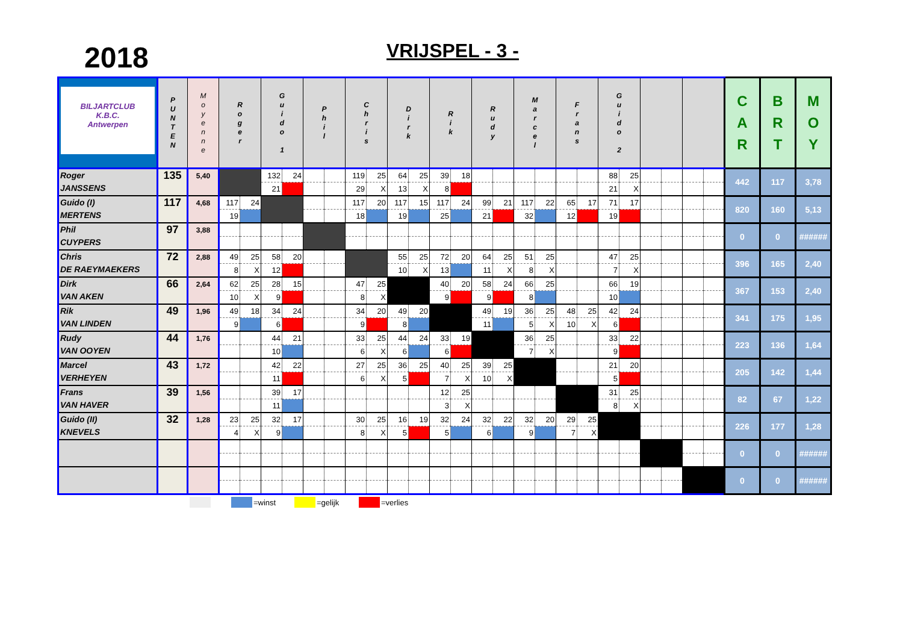2018 VRIJSPEL - 3 -
| BILJARTCLUB K.B.C. Antwerpen | P U N T E N | M o y e n n e | R o g e r | | G u i d o 1 | | P h i l | | C h r i s | | D i r k | | R i k | | R u d y | | M a r c e l | | F r a n s | | G u i d o 2 | | | | | | C A R | B R T | M O Y |
| --- | --- | --- | --- | --- | --- | --- | --- | --- | --- | --- | --- | --- | --- | --- | --- | --- | --- | --- | --- | --- | --- | --- | --- | --- | --- | --- | --- | --- | --- |
| Roger JANSSENS | 135 | 5,40 | | | 132 | 24 | | | 119 | 25 | 64 | 25 | 39 | 18 | | | | | | | 88 | 25 | | | | | 442 | 117 | 3,78 |
| | | | | | 21 | | | | 29 | X | 13 | X | 8 | | | | | | | | 21 | X | | | | | | | |
| Guido (I) MERTENS | 117 | 4,68 | 117 | 24 | | | | | 117 | 20 | 117 | 15 | 117 | 24 | 99 | 21 | 117 | 22 | 65 | 17 | 71 | 17 | | | | | 820 | 160 | 5,13 |
| | | | 19 | | | | | | 18 | | 19 | | 25 | | 21 | | 32 | | 12 | | 19 | | | | | | | | |
| Phil CUYPERS | 97 | 3,88 | | | | | | | | | | | | | | | | | | | | | | | | | 0 | 0 | ###### |
| Chris DE RAEYMAEKERS | 72 | 2,88 | 49 | 25 | 58 | 20 | | | | | 55 | 25 | 72 | 20 | 64 | 25 | 51 | 25 | | | 47 | 25 | | | | | 396 | 165 | 2,40 |
| | | | 8 | X | 12 | | | | | | 10 | X | 13 | | 11 | X | 8 | X | | | 7 | X | | | | | | | |
| Dirk VAN AKEN | 66 | 2,64 | 62 | 25 | 28 | 15 | | | 47 | 25 | | | 40 | 20 | 58 | 24 | 66 | 25 | | | 66 | 19 | | | | | 367 | 153 | 2,40 |
| | | | 10 | X | 9 | | | | 8 | X | | | 9 | | 9 | | 8 | | | | 10 | | | | | | | | |
| Rik VAN LINDEN | 49 | 1,96 | 49 | 18 | 34 | 24 | | | 34 | 20 | 49 | 20 | | | 49 | 19 | 36 | 25 | 48 | 25 | 42 | 24 | | | | | 341 | 175 | 1,95 |
| | | | 9 | | 6 | | | | 9 | | 8 | | | | 11 | | 5 | X | 10 | X | 6 | | | | | | | | |
| Rudy VAN OOYEN | 44 | 1,76 | | | 44 | 21 | | | 33 | 25 | 44 | 24 | 33 | 19 | | | 36 | 25 | | | 33 | 22 | | | | | 223 | 136 | 1,64 |
| | | | | | 10 | | | | 6 | X | 6 | | 6 | | | | 7 | X | | | 9 | | | | | | | | |
| Marcel VERHEYEN | 43 | 1,72 | | | 42 | 22 | | | 27 | 25 | 36 | 25 | 40 | 25 | 39 | 25 | | | | | 21 | 20 | | | | | 205 | 142 | 1,44 |
| | | | | | 11 | | | | 6 | X | 5 | | 7 | X | 10 | X | | | | | 5 | | | | | | | | |
| Frans VAN HAVER | 39 | 1,56 | | | 39 | 17 | | | | | | | 12 | 25 | | | | | | | 31 | 25 | | | | | 82 | 67 | 1,22 |
| | | | | | 11 | | | | | | | | 3 | X | | | | | | | 8 | X | | | | | | | |
| Guido (II) KNEVELS | 32 | 1,28 | 23 | 25 | 32 | 17 | | | 30 | 25 | 16 | 19 | 32 | 24 | 32 | 22 | 32 | 20 | 29 | 25 | | | | | | | 226 | 177 | 1,28 |
| | | | 4 | X | 9 | | | | 8 | X | 5 | | 5 | | 6 | | 9 | | 7 | X | | | | | | | | | |
| | | | | | | | | | | | | | | | | | | | | | | | | | | | 0 | 0 | ###### |
| | | | | | | | | | | | | | | | | | | | | | | | | | | | 0 | 0 | ###### |
=winst =gelijk =verlies